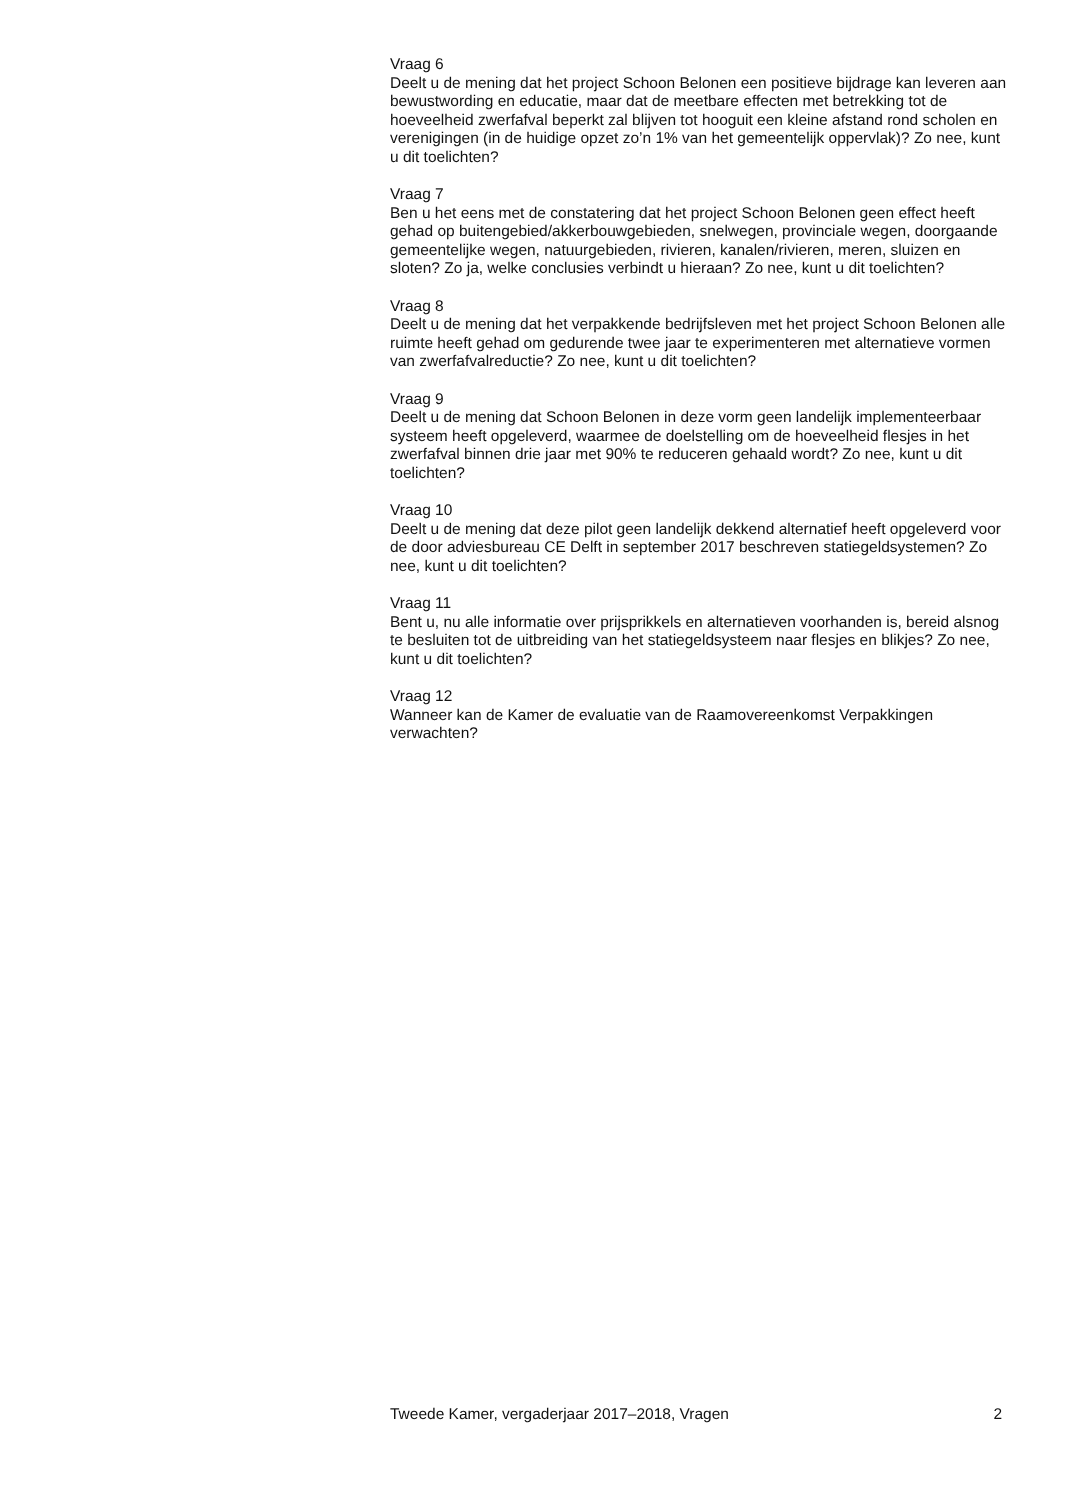Vraag 6
Deelt u de mening dat het project Schoon Belonen een positieve bijdrage kan leveren aan bewustwording en educatie, maar dat de meetbare effecten met betrekking tot de hoeveelheid zwerfafval beperkt zal blijven tot hooguit een kleine afstand rond scholen en verenigingen (in de huidige opzet zo’n 1% van het gemeentelijk oppervlak)? Zo nee, kunt u dit toelichten?
Vraag 7
Ben u het eens met de constatering dat het project Schoon Belonen geen effect heeft gehad op buitengebied/akkerbouwgebieden, snelwegen, provinciale wegen, doorgaande gemeentelijke wegen, natuurgebieden, rivieren, kanalen/rivieren, meren, sluizen en sloten? Zo ja, welke conclusies verbindt u hieraan? Zo nee, kunt u dit toelichten?
Vraag 8
Deelt u de mening dat het verpakkende bedrijfsleven met het project Schoon Belonen alle ruimte heeft gehad om gedurende twee jaar te experimenteren met alternatieve vormen van zwerfafvalreductie? Zo nee, kunt u dit toelichten?
Vraag 9
Deelt u de mening dat Schoon Belonen in deze vorm geen landelijk implementeerbaar systeem heeft opgeleverd, waarmee de doelstelling om de hoeveelheid flesjes in het zwerfafval binnen drie jaar met 90% te reduceren gehaald wordt? Zo nee, kunt u dit toelichten?
Vraag 10
Deelt u de mening dat deze pilot geen landelijk dekkend alternatief heeft opgeleverd voor de door adviesbureau CE Delft in september 2017 beschreven statiegeldsystemen? Zo nee, kunt u dit toelichten?
Vraag 11
Bent u, nu alle informatie over prijsprikkels en alternatieven voorhanden is, bereid alsnog te besluiten tot de uitbreiding van het statiegeldsysteem naar flesjes en blikjes? Zo nee, kunt u dit toelichten?
Vraag 12
Wanneer kan de Kamer de evaluatie van de Raamovereenkomst Verpakkingen verwachten?
Tweede Kamer, vergaderjaar 2017–2018, Vragen 2